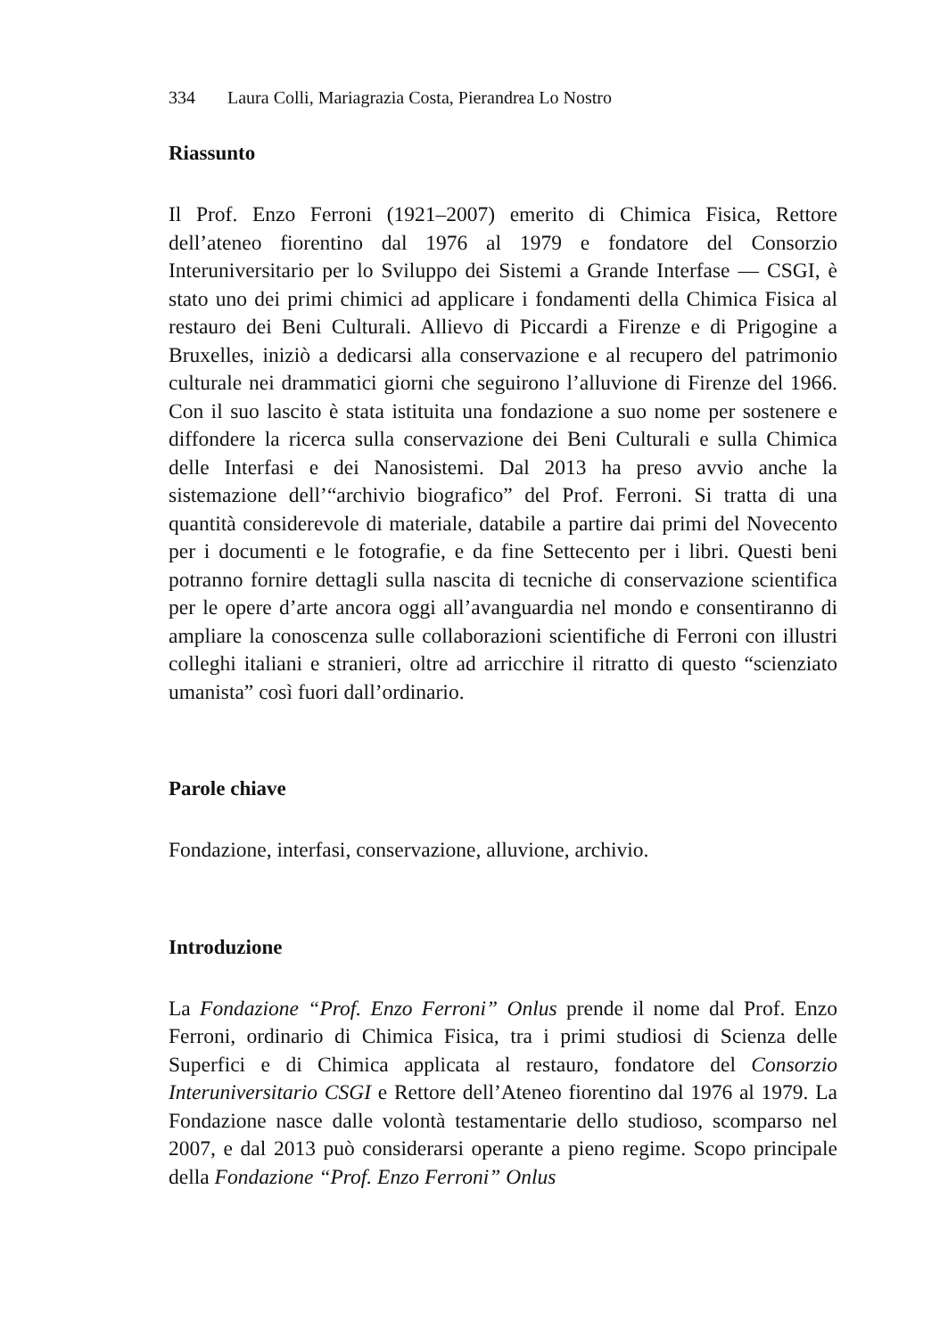334 Laura Colli, Mariagrazia Costa, Pierandrea Lo Nostro
Riassunto
Il Prof. Enzo Ferroni (1921–2007) emerito di Chimica Fisica, Rettore dell’ateneo fiorentino dal 1976 al 1979 e fondatore del Consorzio Interuniversitario per lo Sviluppo dei Sistemi a Grande Interfase — CSGI, è stato uno dei primi chimici ad applicare i fondamenti della Chimica Fisica al restauro dei Beni Culturali. Allievo di Piccardi a Firenze e di Prigogine a Bruxelles, iniziò a dedicarsi alla conservazione e al recupero del patrimonio culturale nei drammatici giorni che seguirono l’alluvione di Firenze del 1966. Con il suo lascito è stata istituita una fondazione a suo nome per sostenere e diffondere la ricerca sulla conservazione dei Beni Culturali e sulla Chimica delle Interfasi e dei Nanosistemi. Dal 2013 ha preso avvio anche la sistemazione dell’“archivio biografico” del Prof. Ferroni. Si tratta di una quantità considerevole di materiale, databile a partire dai primi del Novecento per i documenti e le fotografie, e da fine Settecento per i libri. Questi beni potranno fornire dettagli sulla nascita di tecniche di conservazione scientifica per le opere d’arte ancora oggi all’avanguardia nel mondo e consentiranno di ampliare la conoscenza sulle collaborazioni scientifiche di Ferroni con illustri colleghi italiani e stranieri, oltre ad arricchire il ritratto di questo “scienziato umanista” così fuori dall’ordinario.
Parole chiave
Fondazione, interfasi, conservazione, alluvione, archivio.
Introduzione
La Fondazione “Prof. Enzo Ferroni” Onlus prende il nome dal Prof. Enzo Ferroni, ordinario di Chimica Fisica, tra i primi studiosi di Scienza delle Superfici e di Chimica applicata al restauro, fondatore del Consorzio Interuniversitario CSGI e Rettore dell’Ateneo fiorentino dal 1976 al 1979. La Fondazione nasce dalle volontà testamentarie dello studioso, scomparso nel 2007, e dal 2013 può considerarsi operante a pieno regime. Scopo principale della Fondazione “Prof. Enzo Ferroni” Onlus